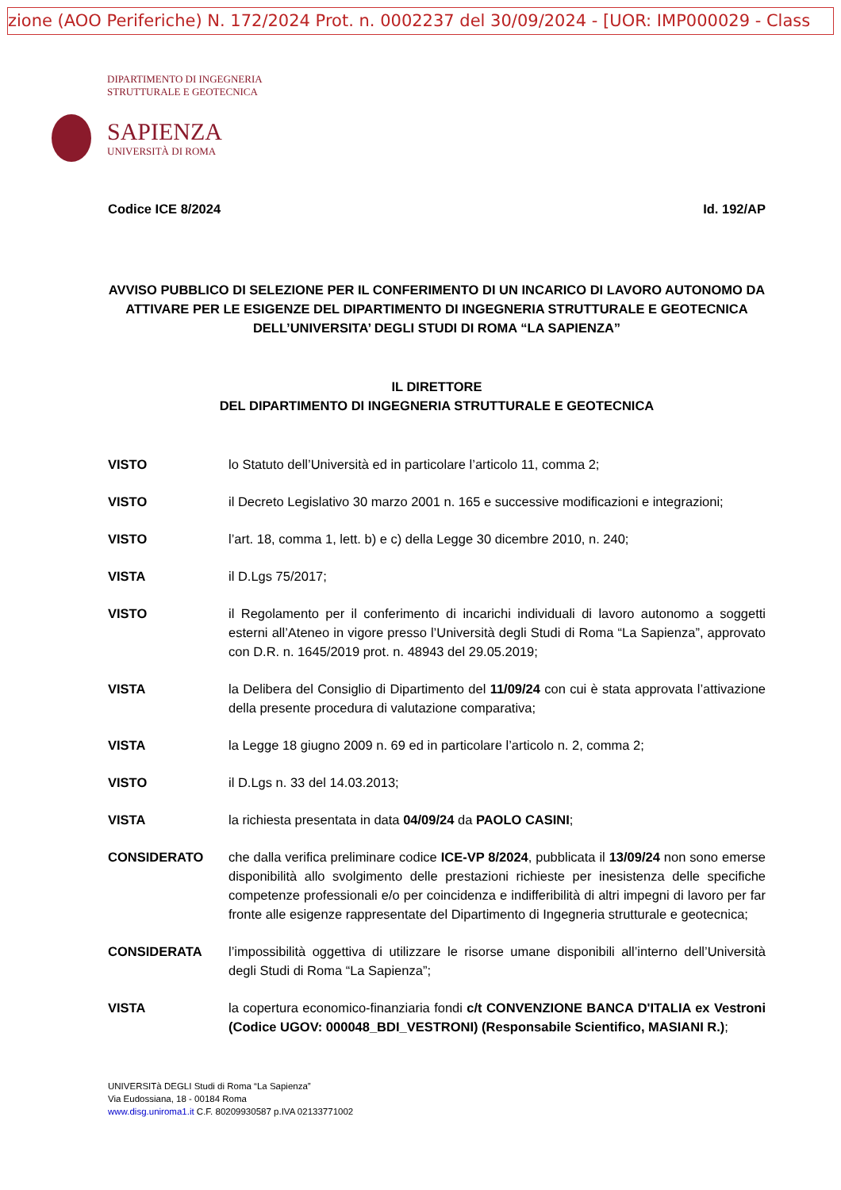zione (AOO Periferiche) N. 172/2024 Prot. n. 0002237 del 30/09/2024 - [UOR: IMP000029 - Class
DIPARTIMENTO DI INGEGNERIA
STRUTTURALE E GEOTECNICA
SAPIENZA
UNIVERSITÀ DI ROMA
Codice ICE 8/2024 Id. 192/AP
AVVISO PUBBLICO DI SELEZIONE PER IL CONFERIMENTO DI UN INCARICO DI LAVORO AUTONOMO DA ATTIVARE PER LE ESIGENZE DEL DIPARTIMENTO DI INGEGNERIA STRUTTURALE E GEOTECNICA DELL’UNIVERSITA’ DEGLI STUDI DI ROMA “LA SAPIENZA”
IL DIRETTORE
DEL DIPARTIMENTO DI INGEGNERIA STRUTTURALE E GEOTECNICA
VISTO lo Statuto dell’Università ed in particolare l’articolo 11, comma 2;
VISTO il Decreto Legislativo 30 marzo 2001 n. 165 e successive modificazioni e integrazioni;
VISTO l’art. 18, comma 1, lett. b) e c) della Legge 30 dicembre 2010, n. 240;
VISTA il D.Lgs 75/2017;
VISTO il Regolamento per il conferimento di incarichi individuali di lavoro autonomo a soggetti esterni all’Ateneo in vigore presso l’Università degli Studi di Roma “La Sapienza”, approvato con D.R. n. 1645/2019 prot. n. 48943 del 29.05.2019;
VISTA la Delibera del Consiglio di Dipartimento del 11/09/24 con cui è stata approvata l’attivazione della presente procedura di valutazione comparativa;
VISTA la Legge 18 giugno 2009 n. 69 ed in particolare l’articolo n. 2, comma 2;
VISTO il D.Lgs n. 33 del 14.03.2013;
VISTA la richiesta presentata in data 04/09/24 da PAOLO CASINI;
CONSIDERATO che dalla verifica preliminare codice ICE-VP 8/2024, pubblicata il 13/09/24 non sono emerse disponibilità allo svolgimento delle prestazioni richieste per inesistenza delle specifiche competenze professionali e/o per coincidenza e indifferibilità di altri impegni di lavoro per far fronte alle esigenze rappresentate del Dipartimento di Ingegneria strutturale e geotecnica;
CONSIDERATA l’impossibilità oggettiva di utilizzare le risorse umane disponibili all’interno dell’Università degli Studi di Roma “La Sapienza”;
VISTA la copertura economico-finanziaria fondi c/t CONVENZIONE BANCA D'ITALIA ex Vestroni (Codice UGOV: 000048_BDI_VESTRONI) (Responsabile Scientifico, MASIANI R.);
UNIVERSITà DEGLI Studi di Roma “La Sapienza”
Via Eudossiana, 18 - 00184 Roma
www.disg.uniroma1.it C.F. 80209930587 p.IVA 02133771002